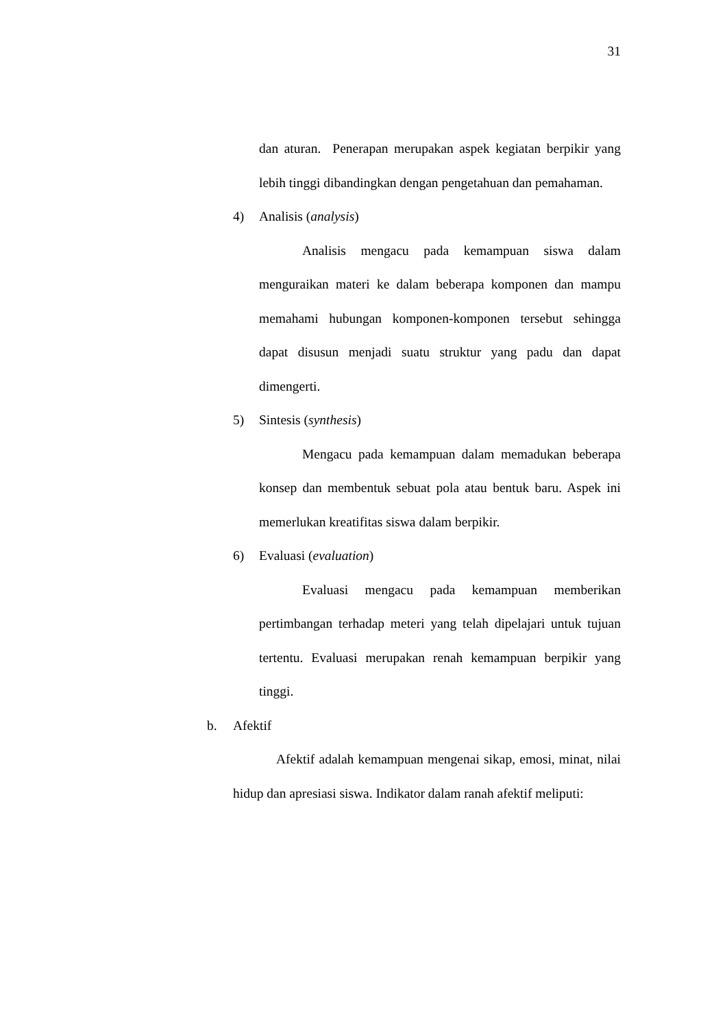31
dan aturan. Penerapan merupakan aspek kegiatan berpikir yang lebih tinggi dibandingkan dengan pengetahuan dan pemahaman.
4) Analisis (analysis)
Analisis mengacu pada kemampuan siswa dalam menguraikan materi ke dalam beberapa komponen dan mampu memahami hubungan komponen-komponen tersebut sehingga dapat disusun menjadi suatu struktur yang padu dan dapat dimengerti.
5) Sintesis (synthesis)
Mengacu pada kemampuan dalam memadukan beberapa konsep dan membentuk sebuat pola atau bentuk baru. Aspek ini memerlukan kreatifitas siswa dalam berpikir.
6) Evaluasi (evaluation)
Evaluasi mengacu pada kemampuan memberikan pertimbangan terhadap meteri yang telah dipelajari untuk tujuan tertentu. Evaluasi merupakan renah kemampuan berpikir yang tinggi.
b. Afektif
Afektif adalah kemampuan mengenai sikap, emosi, minat, nilai hidup dan apresiasi siswa. Indikator dalam ranah afektif meliputi: